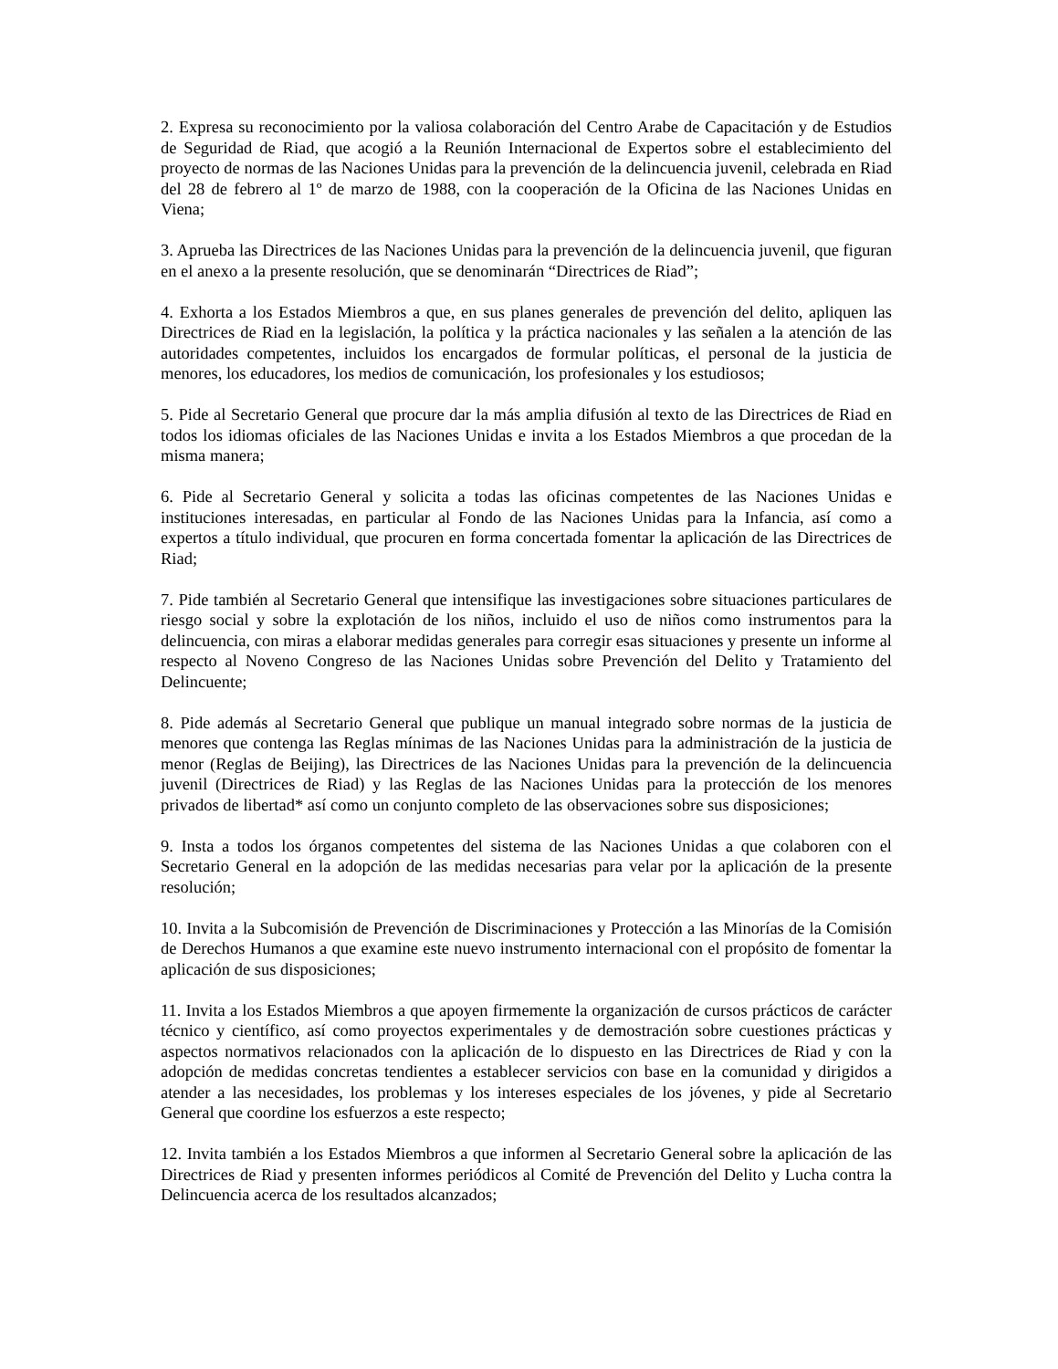2. Expresa su reconocimiento por la valiosa colaboración del Centro Arabe de Capacitación y de Estudios de Seguridad de Riad, que acogió a la Reunión Internacional de Expertos sobre el establecimiento del proyecto de normas de las Naciones Unidas para la prevención de la delincuencia juvenil, celebrada en Riad del 28 de febrero al 1º de marzo de 1988, con la cooperación de la Oficina de las Naciones Unidas en Viena;
3. Aprueba las Directrices de las Naciones Unidas para la prevención de la delincuencia juvenil, que figuran en el anexo a la presente resolución, que se denominarán “Directrices de Riad”;
4. Exhorta a los Estados Miembros a que, en sus planes generales de prevención del delito, apliquen las Directrices de Riad en la legislación, la política y la práctica nacionales y las señalen a la atención de las autoridades competentes, incluidos los encargados de formular políticas, el personal de la justicia de menores, los educadores, los medios de comunicación, los profesionales y los estudiosos;
5. Pide al Secretario General que procure dar la más amplia difusión al texto de las Directrices de Riad en todos los idiomas oficiales de las Naciones Unidas e invita a los Estados Miembros a que procedan de la misma manera;
6. Pide al Secretario General y solicita a todas las oficinas competentes de las Naciones Unidas e instituciones interesadas, en particular al Fondo de las Naciones Unidas para la Infancia, así como a expertos a título individual, que procuren en forma concertada fomentar la aplicación de las Directrices de Riad;
7. Pide también al Secretario General que intensifique las investigaciones sobre situaciones particulares de riesgo social y sobre la explotación de los niños, incluido el uso de niños como instrumentos para la delincuencia, con miras a elaborar medidas generales para corregir esas situaciones y presente un informe al respecto al Noveno Congreso de las Naciones Unidas sobre Prevención del Delito y Tratamiento del Delincuente;
8. Pide además al Secretario General que publique un manual integrado sobre normas de la justicia de menores que contenga las Reglas mínimas de las Naciones Unidas para la administración de la justicia de menor (Reglas de Beijing), las Directrices de las Naciones Unidas para la prevención de la delincuencia juvenil (Directrices de Riad) y las Reglas de las Naciones Unidas para la protección de los menores privados de libertad* así como un conjunto completo de las observaciones sobre sus disposiciones;
9. Insta a todos los órganos competentes del sistema de las Naciones Unidas a que colaboren con el Secretario General en la adopción de las medidas necesarias para velar por la aplicación de la presente resolución;
10. Invita a la Subcomisión de Prevención de Discriminaciones y Protección a las Minorías de la Comisión de Derechos Humanos a que examine este nuevo instrumento internacional con el propósito de fomentar la aplicación de sus disposiciones;
11. Invita a los Estados Miembros a que apoyen firmemente la organización de cursos prácticos de carácter técnico y científico, así como proyectos experimentales y de demostración sobre cuestiones prácticas y aspectos normativos relacionados con la aplicación de lo dispuesto en las Directrices de Riad y con la adopción de medidas concretas tendientes a establecer servicios con base en la comunidad y dirigidos a atender a las necesidades, los problemas y los intereses especiales de los jóvenes, y pide al Secretario General que coordine los esfuerzos a este respecto;
12. Invita también a los Estados Miembros a que informen al Secretario General sobre la aplicación de las Directrices de Riad y presenten informes periódicos al Comité de Prevención del Delito y Lucha contra la Delincuencia acerca de los resultados alcanzados;